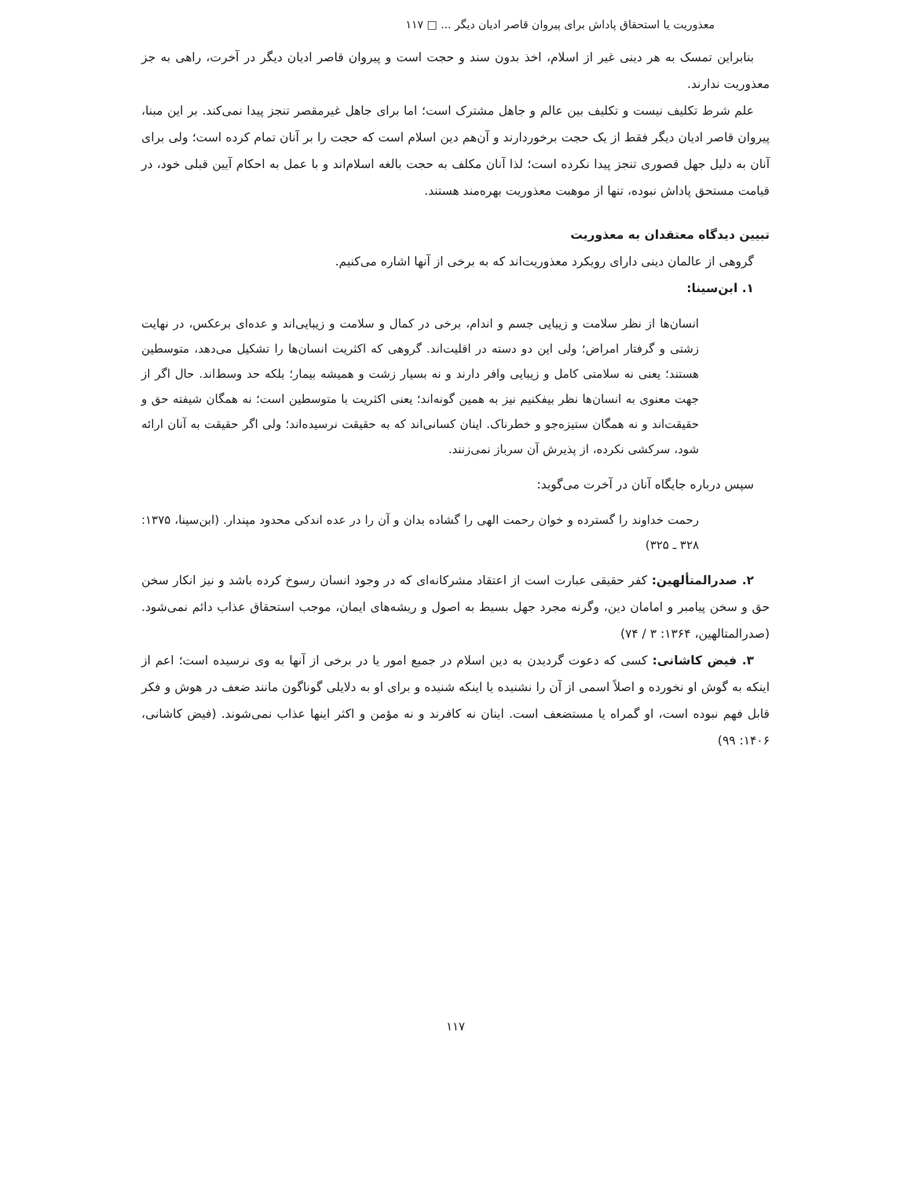معذوریت یا استحقاق پاداش برای پیروان قاصر ادیان دیگر ... □ ۱۱۷
بنابراین تمسک به هر دینی غیر از اسلام، اخذ بدون سند و حجت است و پیروان قاصر ادیان دیگر در آخرت، راهی به جز معذوریت ندارند.
علم شرط تکلیف نیست و تکلیف بین عالم و جاهل مشترک است؛ اما برای جاهل غیرمقصر تنجز پیدا نمی‌کند. بر این مبنا، پیروان قاصر ادیان دیگر فقط از یک حجت برخوردارند و آن‌هم دین اسلام است که حجت را بر آنان تمام کرده است؛ ولی برای آنان به دلیل جهل قصوری تنجز پیدا نکرده است؛ لذا آنان مکلف به حجت بالغه اسلام‌اند و با عمل به احکام آیین قبلی خود، در قیامت مستحق پاداش نبوده، تنها از موهبت معذوریت بهره‌مند هستند.
تبیین دیدگاه معتقدان به معذوریت
گروهی از عالمان دینی دارای رویکرد معذوریت‌اند که به برخی از آنها اشاره می‌کنیم.
۱. ابن‌سینا:
انسان‌ها از نظر سلامت و زیبایی جسم و اندام، برخی در کمال و سلامت و زیبایی‌اند و عده‌ای برعکس، در نهایت زشتی و گرفتار امراض؛ ولی این دو دسته در اقلیت‌اند. گروهی که اکثریت انسان‌ها را تشکیل می‌دهد، متوسطین هستند؛ یعنی نه سلامتی کامل و زیبایی وافر دارند و نه بسیار زشت و همیشه بیمار؛ بلکه حد وسط‌اند. حال اگر از جهت معنوی به انسان‌ها نظر بیفکنیم نیز به همین گونه‌اند؛ یعنی اکثریت با متوسطین است؛ نه همگان شیفته حق و حقیقت‌اند و نه همگان ستیزه‌جو و خطرناک. اینان کسانی‌اند که به حقیقت نرسیده‌اند؛ ولی اگر حقیقت به آنان ارائه شود، سرکشی نکرده، از پذیرش آن سرباز نمی‌زنند.
سپس درباره جایگاه آنان در آخرت می‌گوید:
رحمت خداوند را گسترده و خوان رحمت الهی را گشاده بدان و آن را در عده اندکی محدود مپندار. (ابن‌سینا، ۱۳۷۵: ۳۲۸ ـ ۳۲۵)
۲. صدرالمتألهین: کفر حقیقی عبارت است از اعتقاد مشرکانه‌ای که در وجود انسان رسوخ کرده باشد و نیز انکار سخن حق و سخن پیامبر و امامان دین، وگرنه مجرد جهل بسیط به اصول و ریشه‌های ایمان، موجب استحقاق عذاب دائم نمی‌شود. (صدرالمتالهین، ۱۳۶۴: ۳ / ۷۴)
۳. فیض کاشانی: کسی که دعوت گردیدن به دین اسلام در جمیع امور یا در برخی از آنها به وی نرسیده است؛ اعم از اینکه به گوش او نخورده و اصلاً اسمی از آن را نشنیده یا اینکه شنیده و برای او به دلایلی گوناگون مانند ضعف در هوش و فکر قابل فهم نبوده است، او گمراه یا مستضعف است. اینان نه کافرند و نه مؤمن و اکثر اینها عذاب نمی‌شوند. (فیض کاشانی، ۱۴۰۶: ۹۹)
۱۱۷